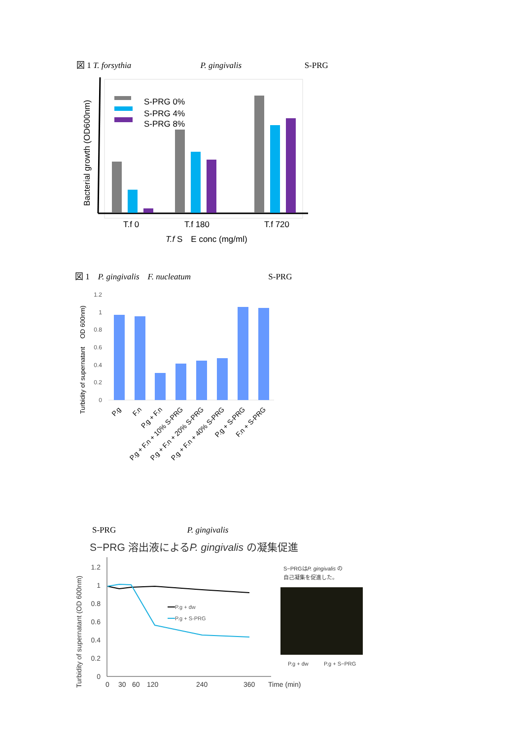図 1 T. forsythia P. gingivalis S-PRG
Bacterial growth (OD600nm)
S-PRG 0%
S-PRG 4%
S-PRG 8%
T.f 0
T.f 180
T.f 720
T.f S　E conc (mg/ml)
図 1　P. gingivalis　F. nucleatum S-PRG
Turbidity of supernatant　 OD 600nm)
1.2
1
0.8
0.6
0.4
0.2
0
P.g
F.n
P.g + F.n
P.g + F.n + 10% S-PRG
P.g + F.n + 20% S-PRG
P.g + F.n + 40% S-PRG
P.g + S-PRG
F.n + S-PRG
S-PRG P. gingivalis
S−PRG 溶出液によるP. gingivalis の凝集促進
Turbidity of supernatant (OD 600nm)
1.2
1
0.8
0.6
0.4
0.2
0
P.g + dw
P.g + S-PRG
0
30
60
120
240
360
Time (min)
S−PRGはP. gingivalis の
自己凝集を促進した。
P.g + dw
P.g + S−PRG